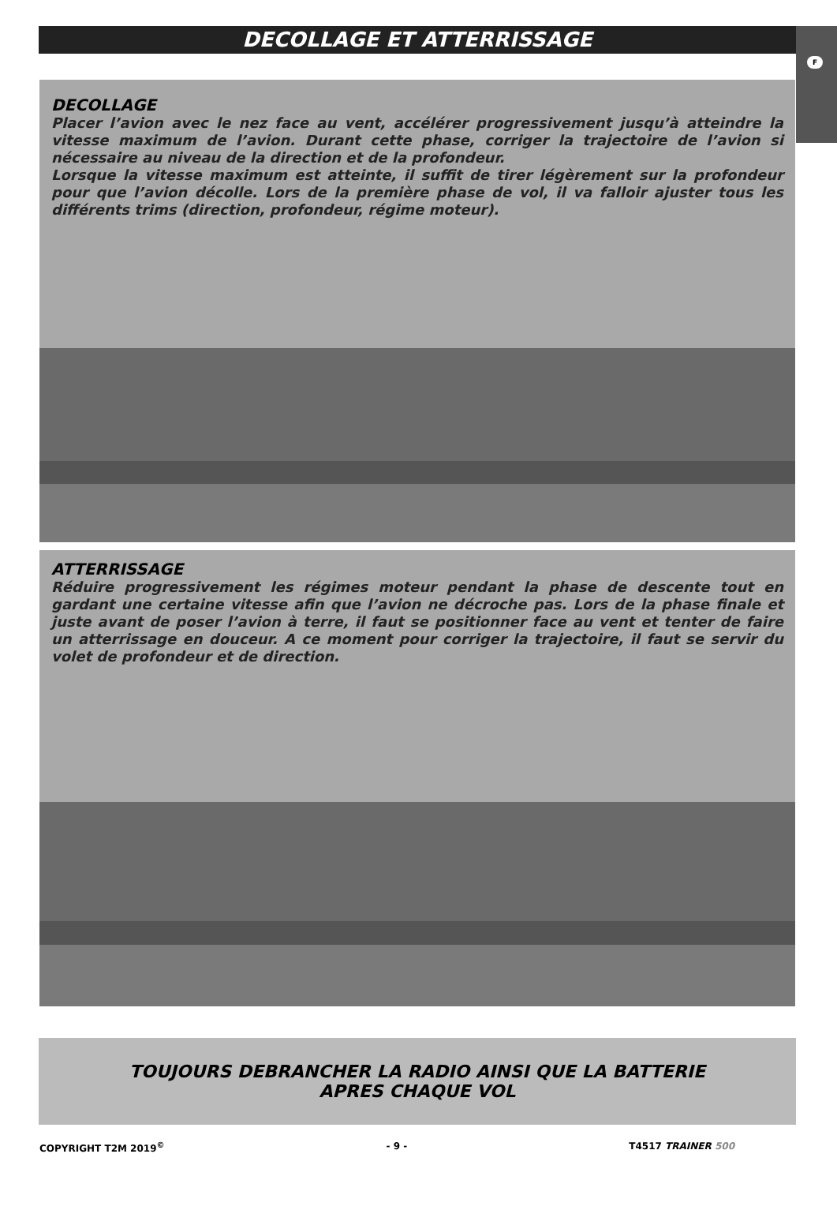F
DECOLLAGE ET ATTERRISSAGE
DECOLLAGE
Placer l’avion avec le nez face au vent, accélérer progressivement jusqu’à atteindre la vitesse maximum de l’avion. Durant cette phase, corriger la trajectoire de l’avion si nécessaire au niveau de la direction et de la profondeur.
Lorsque la vitesse maximum est atteinte, il suffit de tirer légèrement sur la profondeur pour que l’avion décolle. Lors de la première phase de vol, il va falloir ajuster tous les différents trims (direction, profondeur, régime moteur).
ATTERRISSAGE
Réduire progressivement les régimes moteur pendant la phase de descente tout en gardant une certaine vitesse afin que l’avion ne décroche pas. Lors de la phase finale et juste avant de poser l’avion à terre, il faut se positionner face au vent et tenter de faire un atterrissage en douceur. A ce moment pour corriger la trajectoire, il faut se servir du volet de profondeur et de direction.
TOUJOURS DEBRANCHER LA RADIO AINSI QUE LA BATTERIE
APRES CHAQUE VOL
COPYRIGHT T2M 2019<sup>©</sup> - 9 - T4517 TRAINER 500